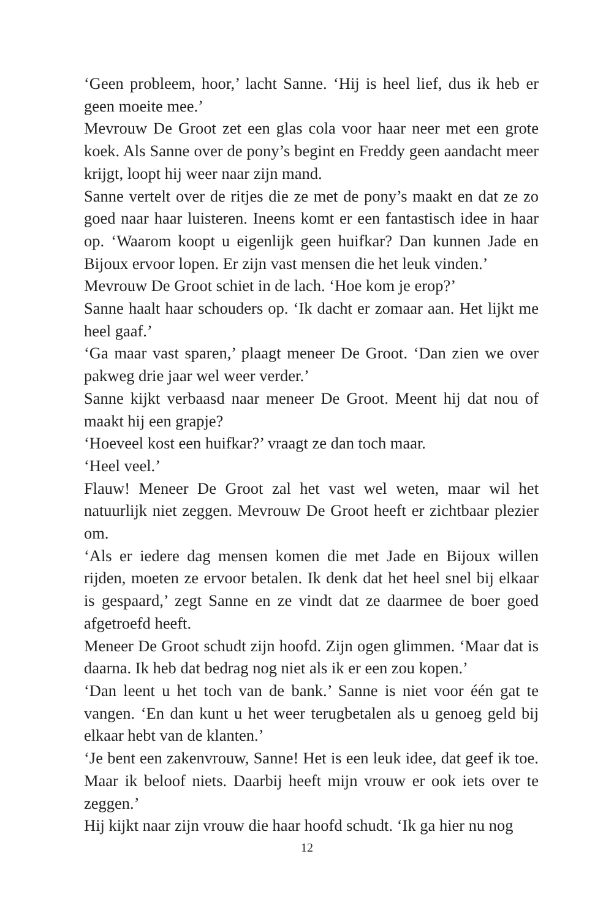‘Geen probleem, hoor,’ lacht Sanne. ‘Hij is heel lief, dus ik heb er geen moeite mee.’
Mevrouw De Groot zet een glas cola voor haar neer met een grote koek. Als Sanne over de pony’s begint en Freddy geen aandacht meer krijgt, loopt hij weer naar zijn mand.
Sanne vertelt over de ritjes die ze met de pony’s maakt en dat ze zo goed naar haar luisteren. Ineens komt er een fantastisch idee in haar op. ‘Waarom koopt u eigenlijk geen huifkar? Dan kunnen Jade en Bijoux ervoor lopen. Er zijn vast mensen die het leuk vinden.’
Mevrouw De Groot schiet in de lach. ‘Hoe kom je erop?’
Sanne haalt haar schouders op. ‘Ik dacht er zomaar aan. Het lijkt me heel gaaf.’
‘Ga maar vast sparen,’ plaagt meneer De Groot. ‘Dan zien we over pakweg drie jaar wel weer verder.’
Sanne kijkt verbaasd naar meneer De Groot. Meent hij dat nou of maakt hij een grapje?
‘Hoeveel kost een huifkar?’ vraagt ze dan toch maar.
‘Heel veel.’
Flauw! Meneer De Groot zal het vast wel weten, maar wil het natuurlijk niet zeggen. Mevrouw De Groot heeft er zichtbaar plezier om.
‘Als er iedere dag mensen komen die met Jade en Bijoux willen rijden, moeten ze ervoor betalen. Ik denk dat het heel snel bij elkaar is gespaard,’ zegt Sanne en ze vindt dat ze daarmee de boer goed afgetroefd heeft.
Meneer De Groot schudt zijn hoofd. Zijn ogen glimmen. ‘Maar dat is daarna. Ik heb dat bedrag nog niet als ik er een zou kopen.’
‘Dan leent u het toch van de bank.’ Sanne is niet voor één gat te vangen. ‘En dan kunt u het weer terugbetalen als u genoeg geld bij elkaar hebt van de klanten.’
‘Je bent een zakenvrouw, Sanne! Het is een leuk idee, dat geef ik toe. Maar ik beloof niets. Daarbij heeft mijn vrouw er ook iets over te zeggen.’
Hij kijkt naar zijn vrouw die haar hoofd schudt. ‘Ik ga hier nu nog
12